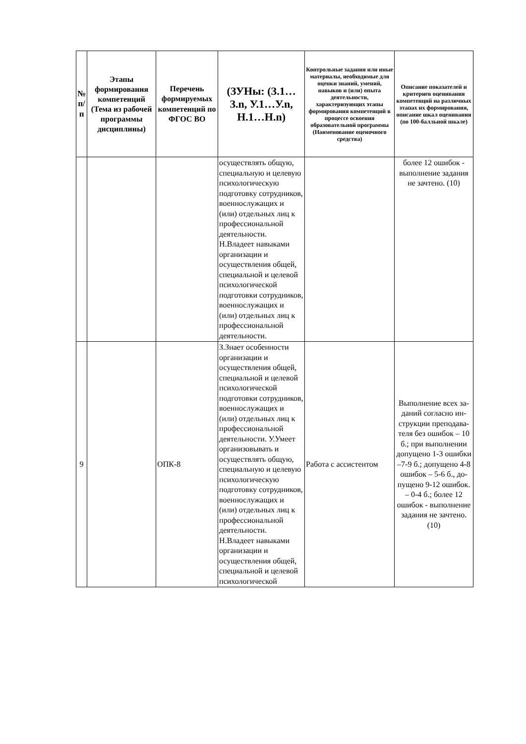| № п/п | Этапы формирования компетенций (Тема из рабочей программы дисциплины) | Перечень формируемых компетенций по ФГОС ВО | (ЗУНы: (З.1…З.n, У.1…У.n, Н.1…Н.n) | Контрольные задания или иные материалы, необходимые для оценки знаний, умений, навыков и (или) опыта деятельности, характеризующих этапы формирования компетенций в процессе освоения образовательной программы (Наименование оценочного средства) | Описание показателей и критериев оценивания компетенций на различных этапах их формирования, описание шкал оценивания (по 100-балльной шкале) |
| --- | --- | --- | --- | --- | --- |
| | | | осуществлять общую, специальную и целевую психологическую подготовку сотрудников, военнослужащих и (или) отдельных лиц к профессиональной деятельности. Н.Владеет навыками организации и осуществления общей, специальной и целевой психологической подготовки сотрудников, военнослужащих и (или) отдельных лиц к профессиональной деятельности. | | более 12 ошибок - выполнение задания не зачтено. (10) |
| 9 | | ОПК-8 | З.Знает особенности организации и осуществления общей, специальной и целевой психологической подготовки сотрудников, военнослужащих и (или) отдельных лиц к профессиональной деятельности. У.Умеет организовывать и осуществлять общую, специальную и целевую психологическую подготовку сотрудников, военнослужащих и (или) отдельных лиц к профессиональной деятельности. Н.Владеет навыками организации и осуществления общей, специальной и целевой психологической | Работа с ассистентом | Выполнение всех за-даний согласно ин-струкции преподава-теля без ошибок – 10 б.; при выполнении допущено 1-3 ошибки –7-9 б.; допущено 4-8 ошибок – 5-6 б., до-пущено 9-12 ошибок. – 0-4 б.; более 12 ошибок - выполнение задания не зачтено. (10) |